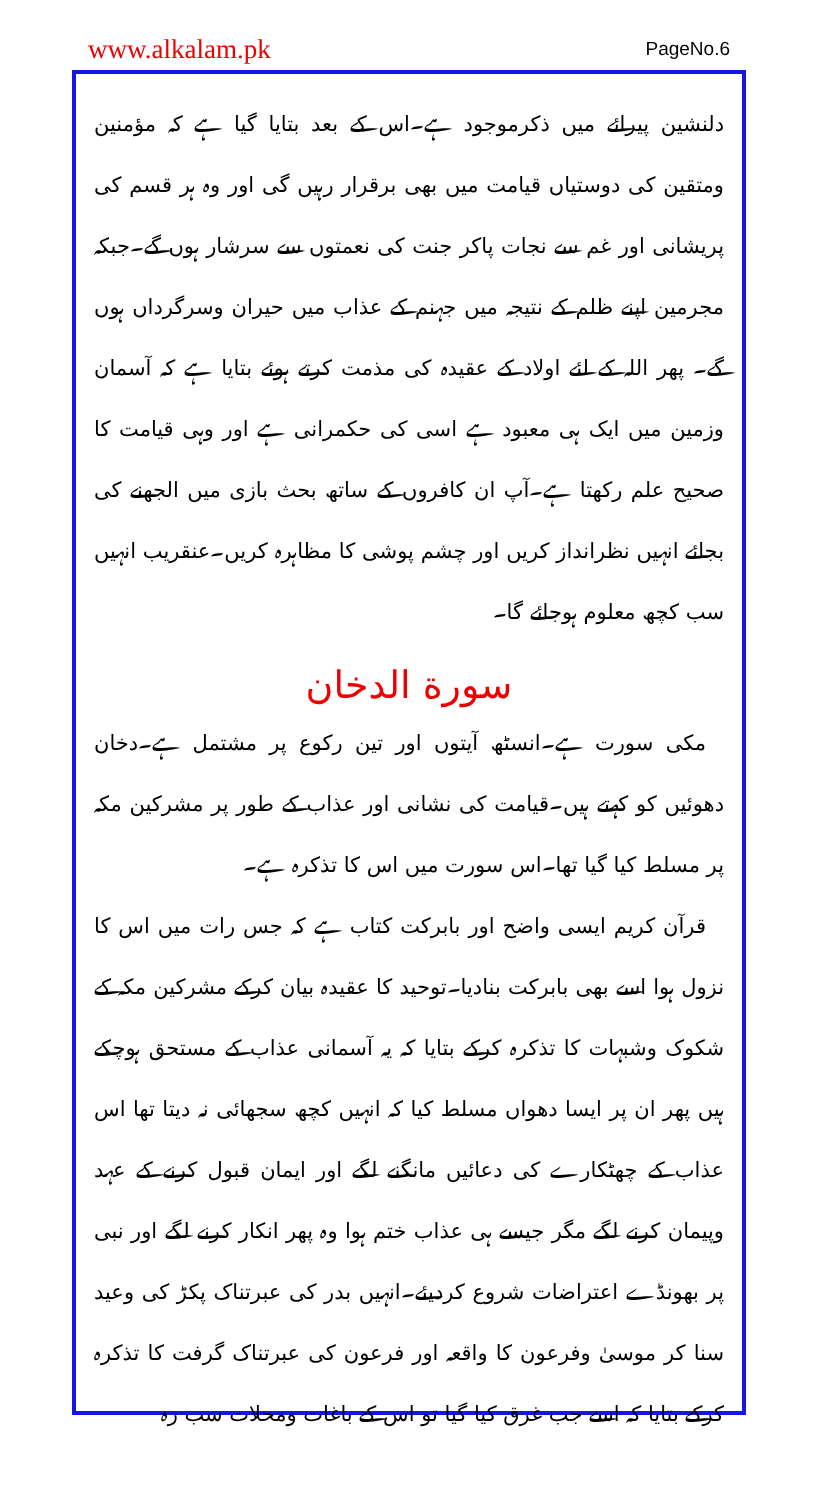www.alkalam.pk PageNo.6
دلنشین پیرائے میں ذکرموجود ہے۔اس کے بعد بتایا گیا ہے کہ مؤمنین ومتقین کی دوستیاں قیامت میں بھی برقرار رہیں گی اور وہ ہر قسم کی پریشانی اور غم سے نجات پاکر جنت کی نعمتوں سے سرشار ہوں گے۔جبکہ مجرمین اپنے ظلم کے نتیجہ میں جہنم کے عذاب میں حیران وسرگرداں ہوں گے۔ پھر اللہ کے لئے اولاد کے عقیدہ کی مذمت کرتے ہوئے بتایا ہے کہ آسمان وزمین میں ایک ہی معبود ہے اسی کی حکمرانی ہے اور وہی قیامت کا صحیح علم رکھتا ہے۔آپ ان کافروں کے ساتھ بحث بازی میں الجھنے کی بجائے انہیں نظرانداز کریں اور چشم پوشی کا مظاہرہ کریں۔عنقریب انہیں سب کچھ معلوم ہوجائے گا۔
سورة الدخان
مکی سورت ہے۔انسٹھ آیتوں اور تین رکوع پر مشتمل ہے۔دخان دھوئیں کو کہتے ہیں۔قیامت کی نشانی اور عذاب کے طور پر مشرکین مکہ پر مسلط کیا گیا تھا۔اس سورت میں اس کا تذکرہ ہے۔
قرآن کریم ایسی واضح اور بابرکت کتاب ہے کہ جس رات میں اس کا نزول ہوا اسے بھی بابرکت بنادیا۔توحید کا عقیدہ بیان کرکے مشرکین مکہ کے شکوک وشبہات کا تذکرہ کرکے بتایا کہ یہ آسمانی عذاب کے مستحق ہوچکے ہیں پھر ان پر ایسا دھواں مسلط کیا کہ انہیں کچھ سجھائی نہ دیتا تھا اس عذاب کے چھٹکارے کی دعائیں مانگنے لگے اور ایمان قبول کرنے کے عہد وپیمان کرنے لگے مگر جیسے ہی عذاب ختم ہوا وہ پھر انکار کرنے لگے اور نبی پر بھونڈے اعتراضات شروع کردیئے۔انہیں بدر کی عبرتناک پکڑ کی وعید سنا کر موسیٰ وفرعون کا واقعہ اور فرعون کی عبرتناک گرفت کا تذکرہ کرکے بتایا کہ اسے جب غرق کیا گیا تو اس کے باغات ومحلات سب رہ